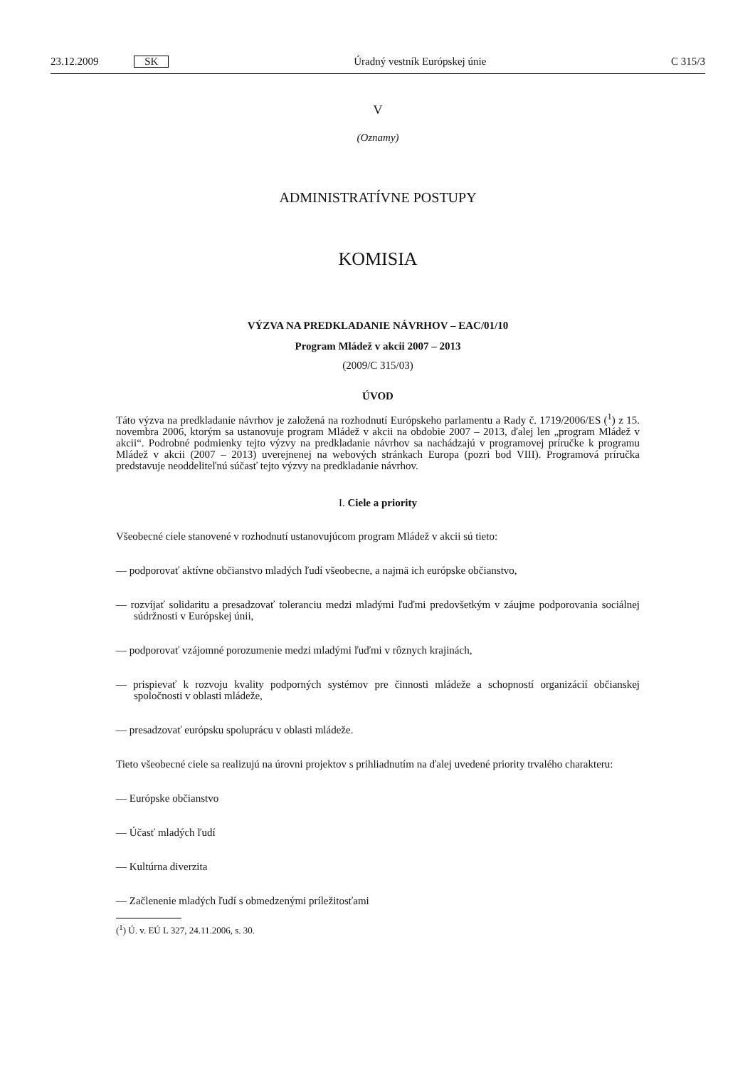23.12.2009 SK Úradný vestník Európskej únie C 315/3
V
(Oznamy)
ADMINISTRATÍVNE POSTUPY
KOMISIA
VÝZVA NA PREDKLADANIE NÁVRHOV – EAC/01/10
Program Mládež v akcii 2007 – 2013
(2009/C 315/03)
ÚVOD
Táto výzva na predkladanie návrhov je založená na rozhodnutí Európskeho parlamentu a Rady č. 1719/2006/ES (<sup>1</sup>) z 15. novembra 2006, ktorým sa ustanovuje program Mládež v akcii na obdobie 2007 – 2013, ďalej len „program Mládež v akcii“. Podrobné podmienky tejto výzvy na predkladanie návrhov sa nachádzajú v programovej príručke k programu Mládež v akcii (2007 – 2013) uverejnenej na webových stránkach Europa (pozri bod VIII). Programová príručka predstavuje neoddeliteľnú súčasť tejto výzvy na predkladanie návrhov.
I. Ciele a priority
Všeobecné ciele stanovené v rozhodnutí ustanovujúcom program Mládež v akcii sú tieto:
— podporovať aktívne občianstvo mladých ľudí všeobecne, a najmä ich európske občianstvo,
— rozvíjať solidaritu a presadzovať toleranciu medzi mladými ľuďmi predovšetkým v záujme podporovania sociálnej súdržnosti v Európskej únii,
— podporovať vzájomné porozumenie medzi mladými ľuďmi v rôznych krajinách,
— prispievať k rozvoju kvality podporných systémov pre činnosti mládeže a schopností organizácií občianskej spoločnosti v oblasti mládeže,
— presadzovať európsku spoluprácu v oblasti mládeže.
Tieto všeobecné ciele sa realizujú na úrovni projektov s prihliadnutím na ďalej uvedené priority trvalého charakteru:
— Európske občianstvo
— Účasť mladých ľudí
— Kultúrna diverzita
— Začlenenie mladých ľudí s obmedzenými príležitosťami
(<sup>1</sup>) Ú. v. EÚ L 327, 24.11.2006, s. 30.